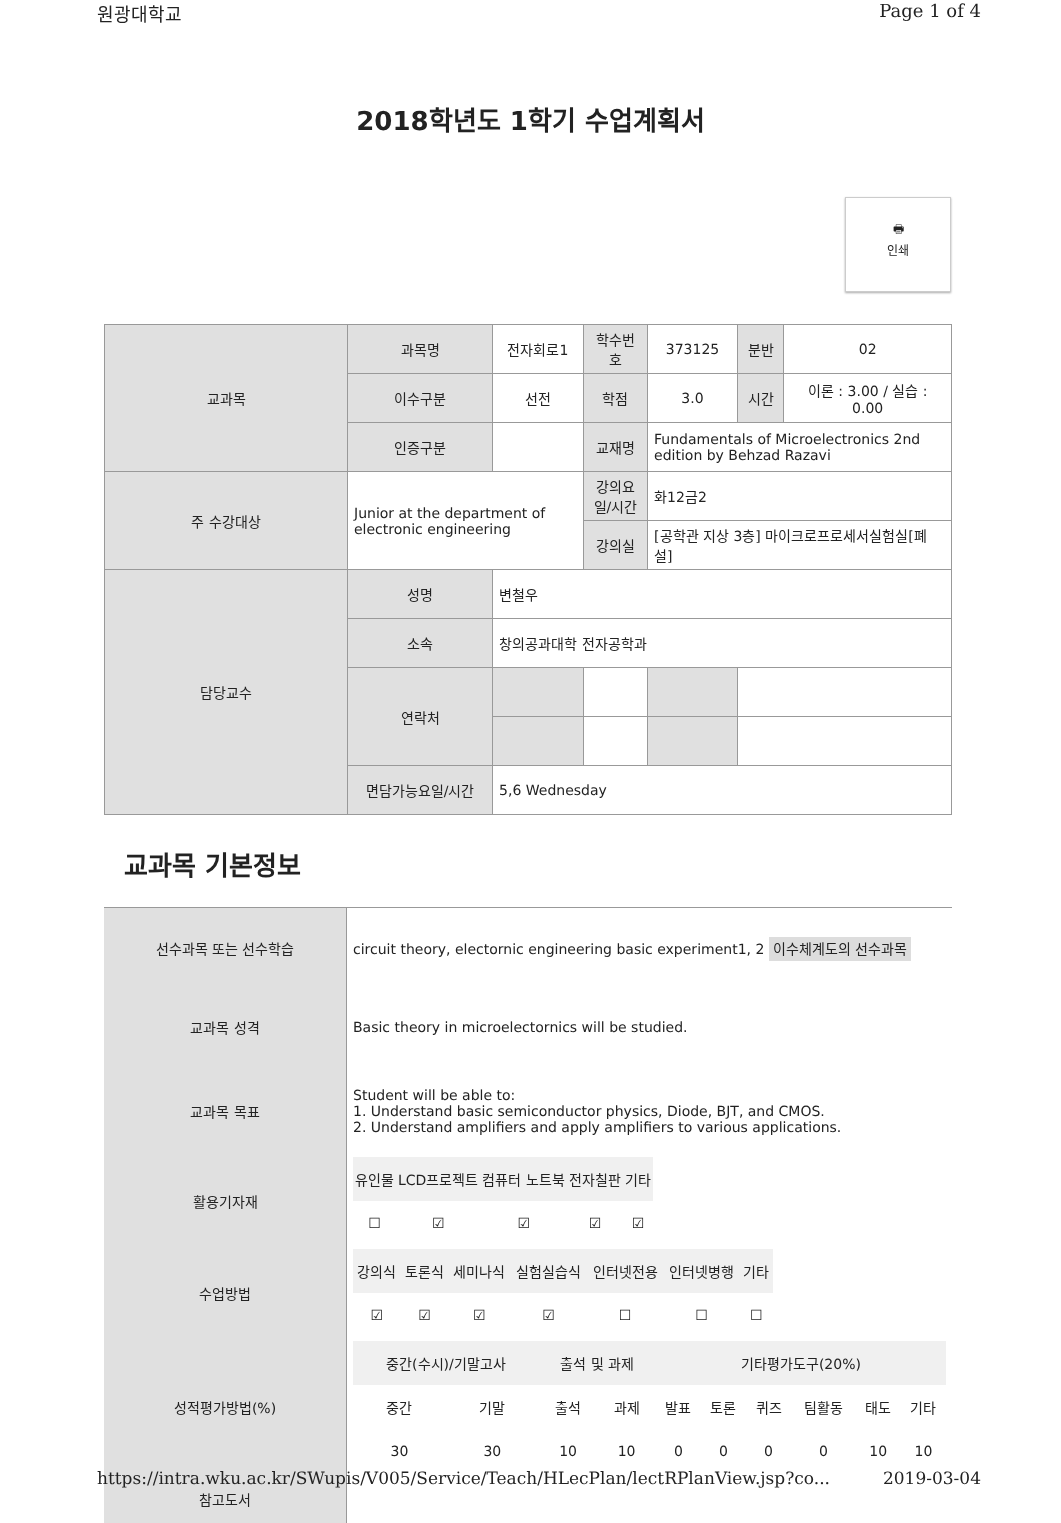원광대학교 Page 1 of 4
2018학년도 1학기 수업계획서
🖶
인쇄
| 교과목 | 과목명 | 전자회로1 | 학수번호 | 373125 | 분반 | 02 |
| | 이수구분 | 선전 | 학점 | 3.0 | 시간 | 이론 : 3.00 / 실습 : 0.00 |
| | 인증구분 | | 교재명 | Fundamentals of Microelectronics 2nd edition by Behzad Razavi | | |
| 주 수강대상 | Junior at the department of electronic engineering | | 강의요일/시간 | 화12금2 | | |
| | | | 강의실 | [공학관 지상 3층] 마이크로프로세서실험실[폐설] | | |
| 담당교수 | 성명 | 변철우 | | | | |
| | 소속 | 창의공과대학 전자공학과 | | | | |
| | 연락처 | | | | | |
| | 면담가능요일/시간 | 5,6 Wednesday | | | | |
교과목 기본정보
| 선수과목 또는 선수학습 | circuit theory, electornic engineering basic experiment1, 2 이수체계도의 선수과목 |
| 교과목 성격 | Basic theory in microelectornics will be studied. |
| 교과목 목표 | Student will be able to: 1. Understand basic semiconductor physics, Diode, BJT, and CMOS. 2. Understand amplifiers and apply amplifiers to various applications. |
| 활용기자재 | / 유인물 / LCD프로젝트 / 컴퓨터 노트북 / 전자칠판 / 기타 / / ☐ / ☑ / ☑ / ☑ / ☑ / |
| 수업방법 | / 강의식 / 토론식 / 세미나식 / 실험실습식 / 인터넷전용 / 인터넷병행 / 기타 / / ☑ / ☑ / ☑ / ☑ / ☐ / ☐ / ☐ / |
| 성적평가방법(%) | / 중간(수시)/기말고사 / / 출석 및 과제 / / 기타평가도구(20%) / / / / / / / 중간 / 기말 / 출석 / 과제 / 발표 / 토론 / 퀴즈 / 팀활동 / 태도 / 기타 / / 30 / 30 / 10 / 10 / 0 / 0 / 0 / 0 / 10 / 10 / |
| 참고도서 | |
https://intra.wku.ac.kr/SWupis/V005/Service/Teach/HLecPlan/lectRPlanView.jsp?co... 2019-03-04